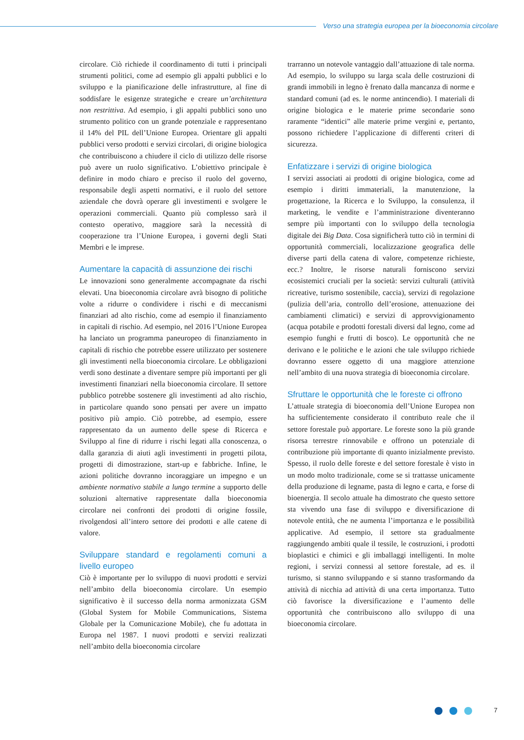Verso una strategia europea per la bioeconomia circolare
circolare. Ciò richiede il coordinamento di tutti i principali strumenti politici, come ad esempio gli appalti pubblici e lo sviluppo e la pianificazione delle infrastrutture, al fine di soddisfare le esigenze strategiche e creare un’architettura non restrittiva. Ad esempio, i gli appalti pubblici sono uno strumento politico con un grande potenziale e rappresentano il 14% del PIL dell’Unione Europea. Orientare gli appalti pubblici verso prodotti e servizi circolari, di origine biologica che contribuiscono a chiudere il ciclo di utilizzo delle risorse può avere un ruolo significativo. L’obiettivo principale è definire in modo chiaro e preciso il ruolo del governo, responsabile degli aspetti normativi, e il ruolo del settore aziendale che dovrà operare gli investimenti e svolgere le operazioni commerciali. Quanto più complesso sarà il contesto operativo, maggiore sarà la necessità di cooperazione tra l’Unione Europea, i governi degli Stati Membri e le imprese.
Aumentare la capacità di assunzione dei rischi
Le innovazioni sono generalmente accompagnate da rischi elevati. Una bioeconomia circolare avrà bisogno di politiche volte a ridurre o condividere i rischi e di meccanismi finanziari ad alto rischio, come ad esempio il finanziamento in capitali di rischio. Ad esempio, nel 2016 l’Unione Europea ha lanciato un programma paneuropeo di finanziamento in capitali di rischio che potrebbe essere utilizzato per sostenere gli investimenti nella bioeconomia circolare. Le obbligazioni verdi sono destinate a diventare sempre più importanti per gli investimenti finanziari nella bioeconomia circolare. Il settore pubblico potrebbe sostenere gli investimenti ad alto rischio, in particolare quando sono pensati per avere un impatto positivo più ampio. Ciò potrebbe, ad esempio, essere rappresentato da un aumento delle spese di Ricerca e Sviluppo al fine di ridurre i rischi legati alla conoscenza, o dalla garanzia di aiuti agli investimenti in progetti pilota, progetti di dimostrazione, start-up e fabbriche. Infine, le azioni politiche dovranno incoraggiare un impegno e un ambiente normativo stabile a lungo termine a supporto delle soluzioni alternative rappresentate dalla bioeconomia circolare nei confronti dei prodotti di origine fossile, rivolgendosi all’intero settore dei prodotti e alle catene di valore.
Sviluppare standard e regolamenti comuni a livello europeo
Ciò è importante per lo sviluppo di nuovi prodotti e servizi nell’ambito della bioeconomia circolare. Un esempio significativo è il successo della norma armonizzata GSM (Global System for Mobile Communications, Sistema Globale per la Comunicazione Mobile), che fu adottata in Europa nel 1987. I nuovi prodotti e servizi realizzati nell’ambito della bioeconomia circolare
trarranno un notevole vantaggio dall’attuazione di tale norma. Ad esempio, lo sviluppo su larga scala delle costruzioni di grandi immobili in legno è frenato dalla mancanza di norme e standard comuni (ad es. le norme antincendio). I materiali di origine biologica e le materie prime secondarie sono raramente “identici” alle materie prime vergini e, pertanto, possono richiedere l’applicazione di differenti criteri di sicurezza.
Enfatizzare i servizi di origine biologica
I servizi associati ai prodotti di origine biologica, come ad esempio i diritti immateriali, la manutenzione, la progettazione, la Ricerca e lo Sviluppo, la consulenza, il marketing, le vendite e l’amministrazione diventeranno sempre più importanti con lo sviluppo della tecnologia digitale dei Big Data. Cosa significherà tutto ciò in termini di opportunità commerciali, localizzazione geografica delle diverse parti della catena di valore, competenze richieste, ecc.? Inoltre, le risorse naturali forniscono servizi ecosistemici cruciali per la società: servizi culturali (attività ricreative, turismo sostenibile, caccia), servizi di regolazione (pulizia dell’aria, controllo dell’erosione, attenuazione dei cambiamenti climatici) e servizi di approvvigionamento (acqua potabile e prodotti forestali diversi dal legno, come ad esempio funghi e frutti di bosco). Le opportunità che ne derivano e le politiche e le azioni che tale sviluppo richiede dovranno essere oggetto di una maggiore attenzione nell’ambito di una nuova strategia di bioeconomia circolare.
Sfruttare le opportunità che le foreste ci offrono
L’attuale strategia di bioeconomia dell’Unione Europea non ha sufficientemente considerato il contributo reale che il settore forestale può apportare. Le foreste sono la più grande risorsa terrestre rinnovabile e offrono un potenziale di contribuzione più importante di quanto inizialmente previsto. Spesso, il ruolo delle foreste e del settore forestale è visto in un modo molto tradizionale, come se si trattasse unicamente della produzione di legname, pasta di legno e carta, e forse di bioenergia. Il secolo attuale ha dimostrato che questo settore sta vivendo una fase di sviluppo e diversificazione di notevole entità, che ne aumenta l’importanza e le possibilità applicative. Ad esempio, il settore sta gradualmente raggiungendo ambiti quale il tessile, le costruzioni, i prodotti bioplastici e chimici e gli imballaggi intelligenti. In molte regioni, i servizi connessi al settore forestale, ad es. il turismo, si stanno sviluppando e si stanno trasformando da attività di nicchia ad attività di una certa importanza. Tutto ciò favorisce la diversificazione e l’aumento delle opportunità che contribuiscono allo sviluppo di una bioeconomia circolare.
7